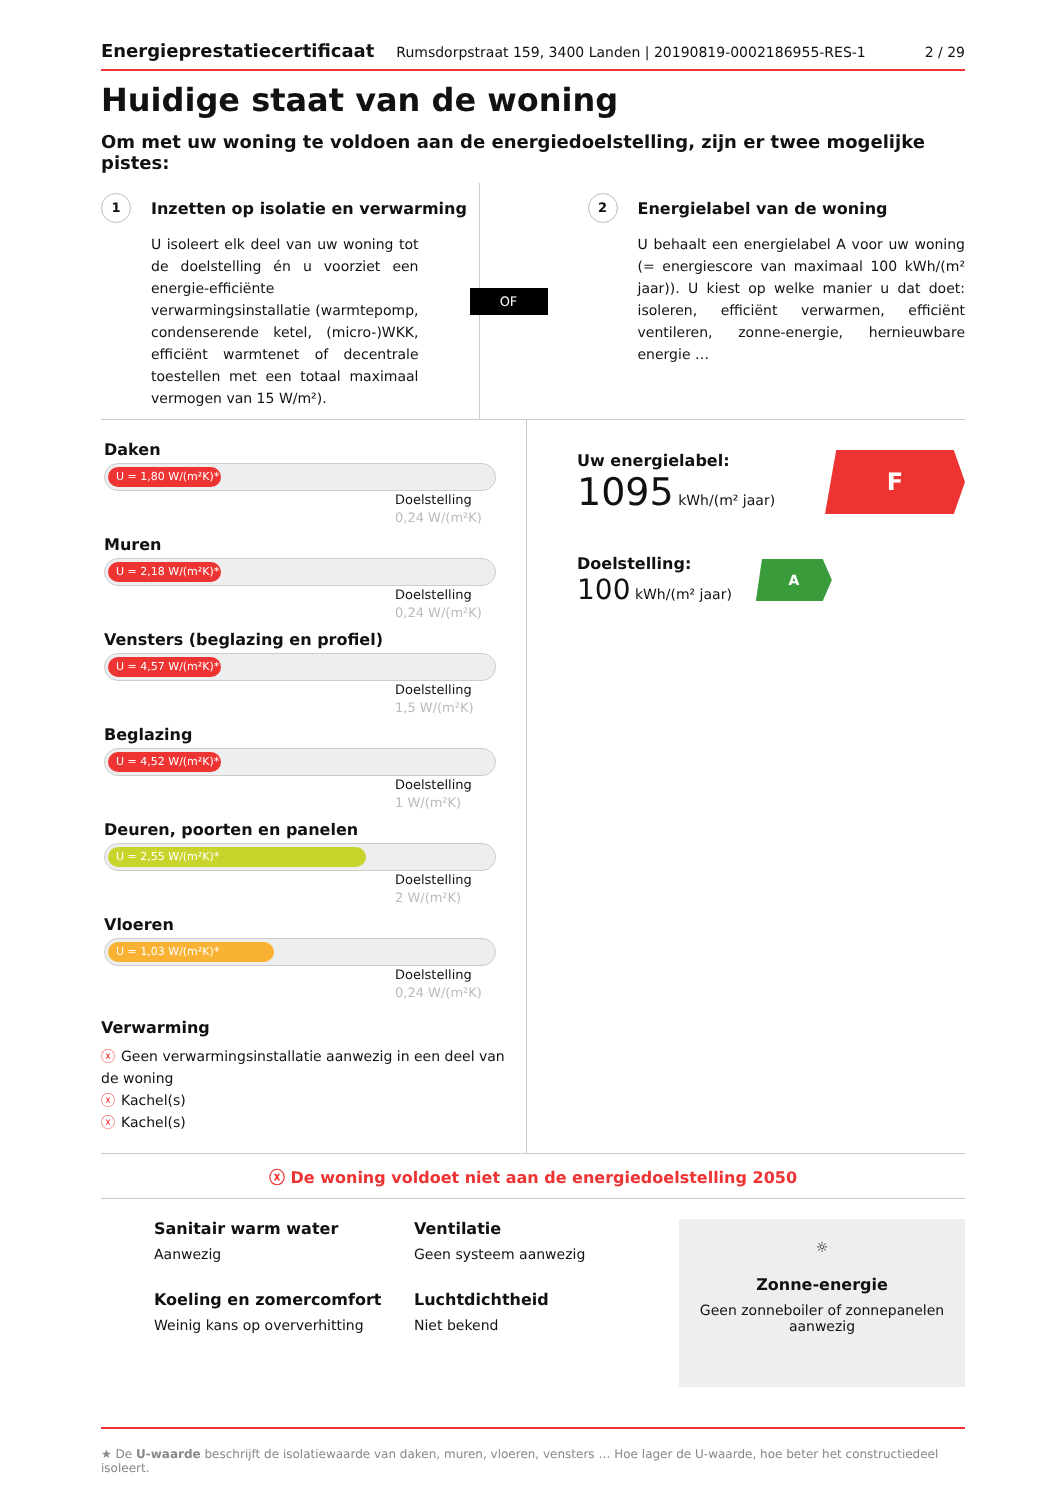Energieprestatiecertificaat Rumsdorpstraat 159, 3400 Landen | 20190819-0002186955-RES-1 2 / 29
Huidige staat van de woning
Om met uw woning te voldoen aan de energiedoelstelling, zijn er twee mogelijke pistes:
1 Inzetten op isolatie en verwarming
U isoleert elk deel van uw woning tot de doelstelling én u voorziet een energie-efficiënte verwarmingsinstallatie (warmtepomp, condenserende ketel, (micro-)WKK, efficiënt warmtenet of decentrale toestellen met een totaal maximaal vermogen van 15 W/m²).
OF
2 Energielabel van de woning
U behaalt een energielabel A voor uw woning (= energiescore van maximaal 100 kWh/(m² jaar)). U kiest op welke manier u dat doet: isoleren, efficiënt verwarmen, efficiënt ventileren, zonne-energie, hernieuwbare energie …
Daken
U = 1,80 W/(m²K)*
Doelstelling
0,24 W/(m²K)
Muren
U = 2,18 W/(m²K)*
Doelstelling
0,24 W/(m²K)
Vensters (beglazing en profiel)
U = 4,57 W/(m²K)*
Doelstelling
1,5 W/(m²K)
Beglazing
U = 4,52 W/(m²K)*
Doelstelling
1 W/(m²K)
Deuren, poorten en panelen
U = 2,55 W/(m²K)*
Doelstelling
2 W/(m²K)
Vloeren
U = 1,03 W/(m²K)*
Doelstelling
0,24 W/(m²K)
Verwarming
ⓧ Geen verwarmingsinstallatie aanwezig in een deel van de woning
ⓧ Kachel(s)
ⓧ Kachel(s)
Uw energielabel:
1095 kWh/(m² jaar)
F
Doelstelling:
100 kWh/(m² jaar)
A
ⓧ De woning voldoet niet aan de energiedoelstelling 2050
Sanitair warm water
Aanwezig
Koeling en zomercomfort
Weinig kans op oververhitting
Ventilatie
Geen systeem aanwezig
Luchtdichtheid
Niet bekend
☼
Zonne-energie
Geen zonneboiler of zonnepanelen aanwezig
★ De U-waarde beschrijft de isolatiewaarde van daken, muren, vloeren, vensters … Hoe lager de U-waarde, hoe beter het constructiedeel isoleert.